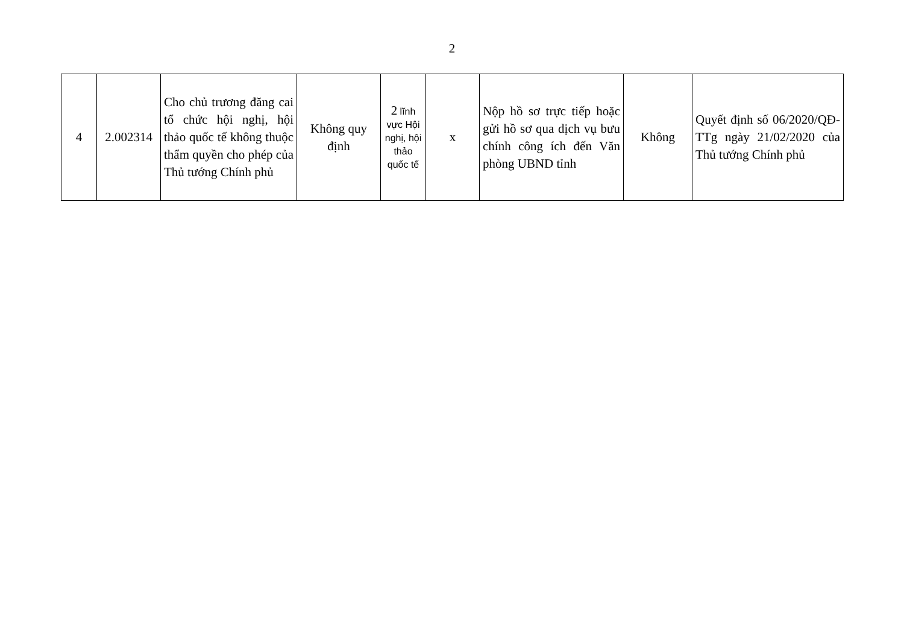2
| 4 | 2.002314 | Cho chủ trương đăng cai tổ chức hội nghị, hội thảo quốc tế không thuộc thẩm quyền cho phép của Thủ tướng Chính phủ | Không quy định | 2 lĩnh vực Hội nghị, hội thảo quốc tế | x | Nộp hồ sơ trực tiếp hoặc gửi hồ sơ qua dịch vụ bưu chính công ích đến Văn phòng UBND tỉnh | Không | Quyết định số 06/2020/QĐ-TTg ngày 21/02/2020 của Thủ tướng Chính phủ |